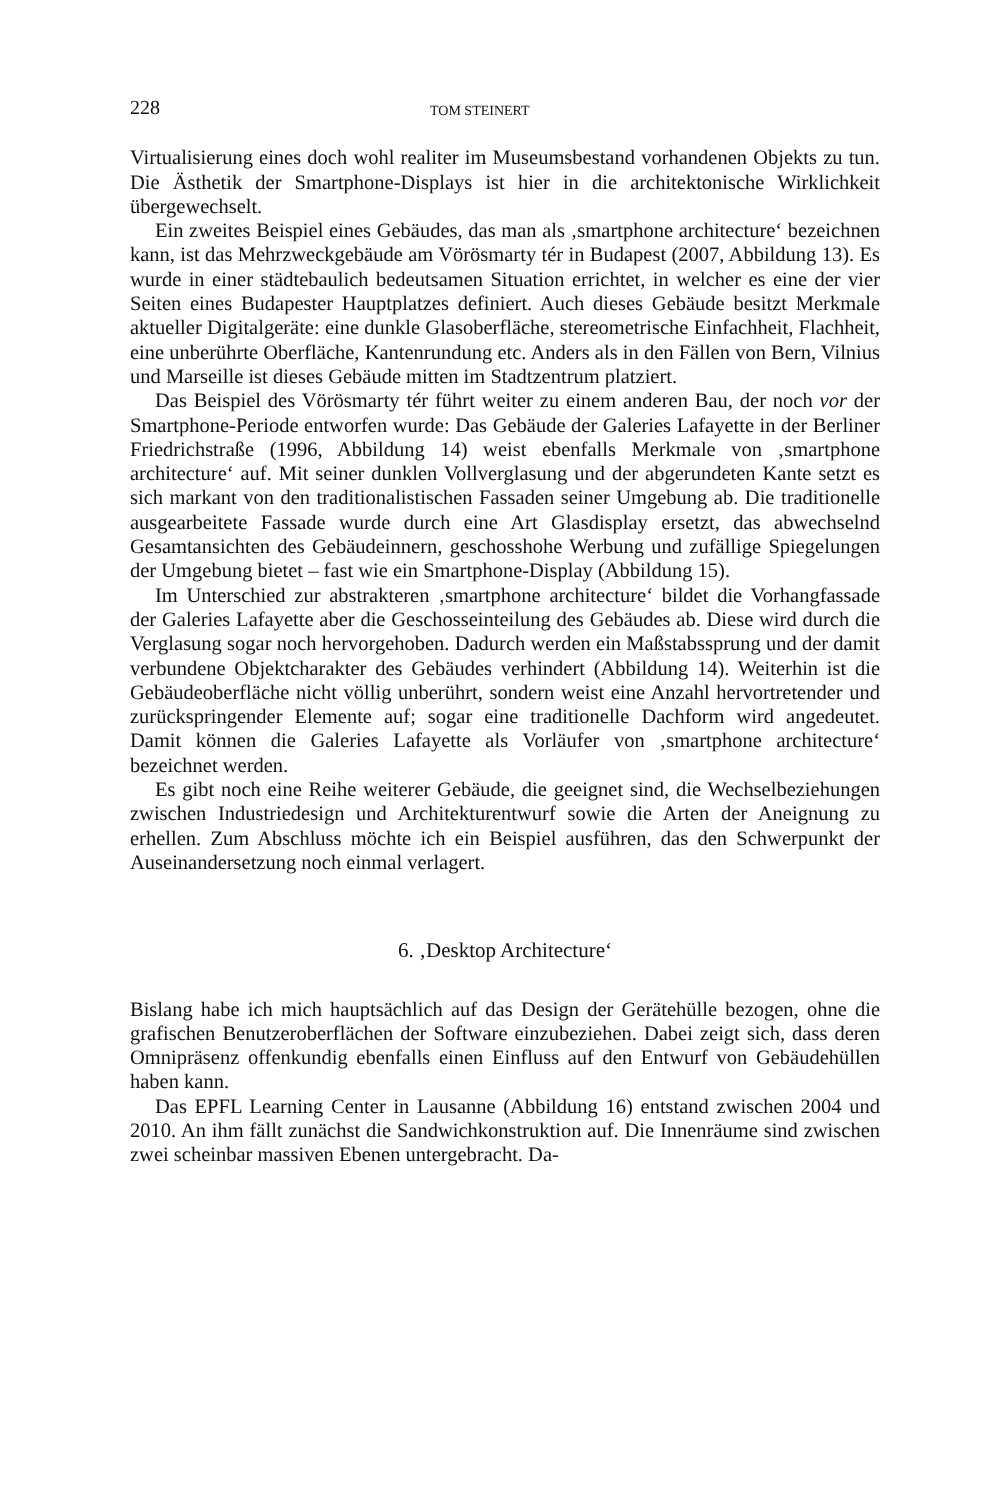228
TOM STEINERT
Virtualisierung eines doch wohl realiter im Museumsbestand vorhandenen Objekts zu tun. Die Ästhetik der Smartphone-Displays ist hier in die architektonische Wirklichkeit übergewechselt.
Ein zweites Beispiel eines Gebäudes, das man als ‚smartphone architecture‘ bezeichnen kann, ist das Mehrzweckgebäude am Vörösmarty tér in Budapest (2007, Abbildung 13). Es wurde in einer städtebaulich bedeutsamen Situation errichtet, in welcher es eine der vier Seiten eines Budapester Hauptplatzes definiert. Auch dieses Gebäude besitzt Merkmale aktueller Digitalgeräte: eine dunkle Glasoberfläche, stereometrische Einfachheit, Flachheit, eine unberührte Oberfläche, Kantenrundung etc. Anders als in den Fällen von Bern, Vilnius und Marseille ist dieses Gebäude mitten im Stadtzentrum platziert.
Das Beispiel des Vörösmarty tér führt weiter zu einem anderen Bau, der noch vor der Smartphone-Periode entworfen wurde: Das Gebäude der Galeries Lafayette in der Berliner Friedrichstraße (1996, Abbildung 14) weist ebenfalls Merkmale von ‚smartphone architecture‘ auf. Mit seiner dunklen Vollverglasung und der abgerundeten Kante setzt es sich markant von den traditionalistischen Fassaden seiner Umgebung ab. Die traditionelle ausgearbeitete Fassade wurde durch eine Art Glasdisplay ersetzt, das abwechselnd Gesamtansichten des Gebäudeinnern, geschosshohe Werbung und zufällige Spiegelungen der Umgebung bietet – fast wie ein Smartphone-Display (Abbildung 15).
Im Unterschied zur abstrakteren ‚smartphone architecture‘ bildet die Vorhangfassade der Galeries Lafayette aber die Geschosseinteilung des Gebäudes ab. Diese wird durch die Verglasung sogar noch hervorgehoben. Dadurch werden ein Maßstabssprung und der damit verbundene Objektcharakter des Gebäudes verhindert (Abbildung 14). Weiterhin ist die Gebäudeoberfläche nicht völlig unberührt, sondern weist eine Anzahl hervortretender und zurückspringender Elemente auf; sogar eine traditionelle Dachform wird angedeutet. Damit können die Galeries Lafayette als Vorläufer von ‚smartphone architecture‘ bezeichnet werden.
Es gibt noch eine Reihe weiterer Gebäude, die geeignet sind, die Wechselbeziehungen zwischen Industriedesign und Architekturentwurf sowie die Arten der Aneignung zu erhellen. Zum Abschluss möchte ich ein Beispiel ausführen, das den Schwerpunkt der Auseinandersetzung noch einmal verlagert.
6. ‚Desktop Architecture‘
Bislang habe ich mich hauptsächlich auf das Design der Gerätehülle bezogen, ohne die grafischen Benutzeroberflächen der Software einzubeziehen. Dabei zeigt sich, dass deren Omnipräsenz offenkundig ebenfalls einen Einfluss auf den Entwurf von Gebäudehüllen haben kann.
Das EPFL Learning Center in Lausanne (Abbildung 16) entstand zwischen 2004 und 2010. An ihm fällt zunächst die Sandwichkonstruktion auf. Die Innenräume sind zwischen zwei scheinbar massiven Ebenen untergebracht. Da-